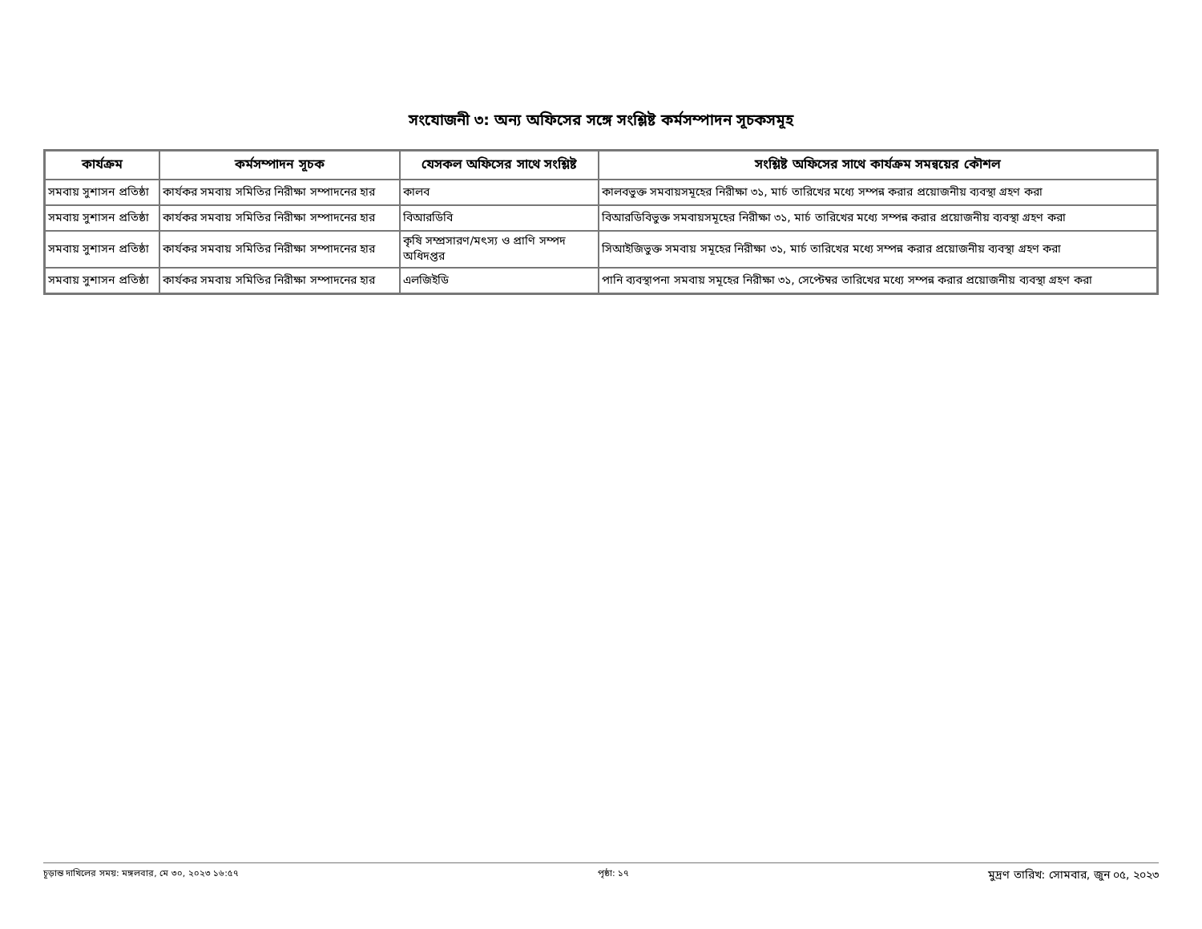সংযোজনী ৩: অন্য অফিসের সঙ্গে সংশ্লিষ্ট কর্মসম্পাদন সূচকসমূহ
| কার্যক্রম | কর্মসম্পাদন সূচক | যেসকল অফিসের সাথে সংশ্লিষ্ট | সংশ্লিষ্ট অফিসের সাথে কার্যক্রম সমন্বয়ের কৌশল |
| --- | --- | --- | --- |
| সমবায় সুশাসন প্রতিষ্ঠা | কার্যকর সমবায় সমিতির নিরীক্ষা সম্পাদনের হার | কালব | কালবভুক্ত সমবায়সমূহের নিরীক্ষা ৩১, মার্চ তারিখের মধ্যে সম্পন্ন করার প্রয়োজনীয় ব্যবস্থা গ্রহণ করা |
| সমবায় সুশাসন প্রতিষ্ঠা | কার্যকর সমবায় সমিতির নিরীক্ষা সম্পাদনের হার | বিআরডিবি | বিআরডিবিভুক্ত সমবায়সমূহের নিরীক্ষা ৩১, মার্চ তারিখের মধ্যে সম্পন্ন করার প্রয়োজনীয় ব্যবস্থা গ্রহণ করা |
| সমবায় সুশাসন প্রতিষ্ঠা | কার্যকর সমবায় সমিতির নিরীক্ষা সম্পাদনের হার | কৃষি সম্প্রসারণ/মৎস্য ও প্রাণি সম্পদ অধিদপ্তর | সিআইজিভুক্ত সমবায় সমূহের নিরীক্ষা ৩১, মার্চ তারিখের মধ্যে সম্পন্ন করার প্রয়োজনীয় ব্যবস্থা গ্রহণ করা |
| সমবায় সুশাসন প্রতিষ্ঠা | কার্যকর সমবায় সমিতির নিরীক্ষা সম্পাদনের হার | এলজিইডি | পানি ব্যবস্থাপনা সমবায় সমূহের নিরীক্ষা ৩১, সেপ্টেম্বর তারিখের মধ্যে সম্পন্ন করার প্রয়োজনীয় ব্যবস্থা গ্রহণ করা |
চূড়ান্ত দাখিলের সময়: মঙ্গলবার, মে ৩০, ২০২৩ ১৬:৫৭ পৃষ্ঠা: ১৭ মুদ্রণ তারিখ: সোমবার, জুন ০৫, ২০২৩